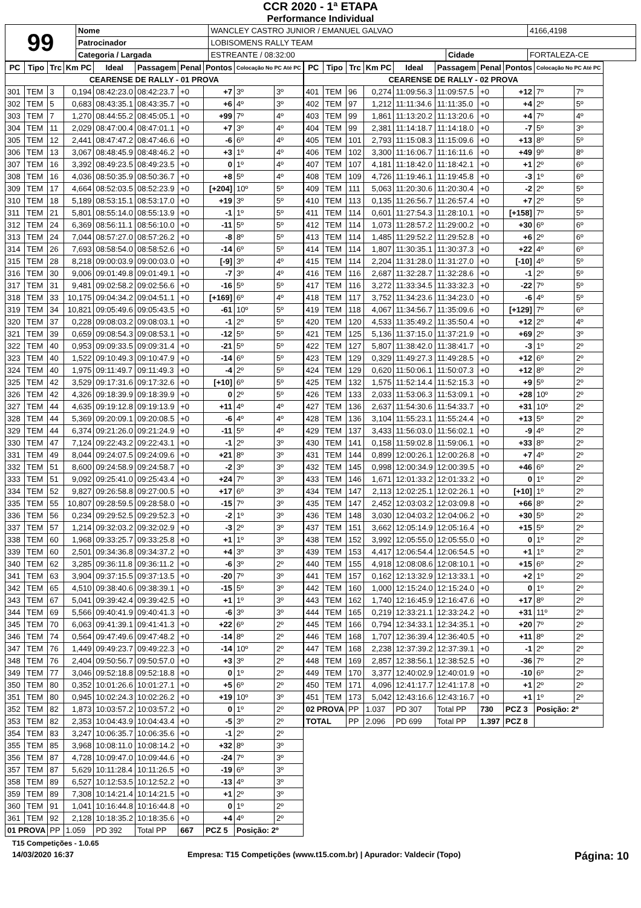CCR 2020 - 1ª ETAPA
Performance Individual
| 99 | Nome | WANCLEY CASTRO JUNIOR / EMANUEL GALVAO | | | 4166,4198 |
| | Patrocinador | LOBISOMENS RALLY TEAM | | | |
| | Categoria / Largada | ESTREANTE / 08:32:00 | Cidade | FORTALEZA-CE | |
| PC | Tipo | Trc | Km PC | Ideal | Passagem | Penal | Pontos | Colocação No PC Até PC | |
| --- | --- | --- | --- | --- | --- | --- | --- | --- | --- |
| CEARENSE DE RALLY - 01 PROVA | | | | | | | | | |
| 301 | TEM | 3 | 0,194 | 08:42:23.0 | 08:42:23.7 | +0 | +7 | 3º | 3º |
| 302 | TEM | 5 | 0,683 | 08:43:35.1 | 08:43:35.7 | +0 | +6 | 4º | 3º |
| 303 | TEM | 7 | 1,270 | 08:44:55.2 | 08:45:05.1 | +0 | +99 | 7º | 4º |
| 304 | TEM | 11 | 2,029 | 08:47:00.4 | 08:47:01.1 | +0 | +7 | 3º | 4º |
| 305 | TEM | 12 | 2,441 | 08:47:47.2 | 08:47:46.6 | +0 | -6 | 6º | 4º |
| 306 | TEM | 13 | 3,067 | 08:48:45.9 | 08:48:46.2 | +0 | +3 | 1º | 4º |
| 307 | TEM | 16 | 3,392 | 08:49:23.5 | 08:49:23.5 | +0 | 0 | 1º | 4º |
| 308 | TEM | 16 | 4,036 | 08:50:35.9 | 08:50:36.7 | +0 | +8 | 5º | 4º |
| 309 | TEM | 17 | 4,664 | 08:52:03.5 | 08:52:23.9 | +0 | [+204] | 10º | 5º |
| 310 | TEM | 18 | 5,189 | 08:53:15.1 | 08:53:17.0 | +0 | +19 | 3º | 5º |
| 311 | TEM | 21 | 5,801 | 08:55:14.0 | 08:55:13.9 | +0 | -1 | 1º | 5º |
| 312 | TEM | 24 | 6,369 | 08:56:11.1 | 08:56:10.0 | +0 | -11 | 5º | 5º |
| 313 | TEM | 24 | 7,044 | 08:57:27.0 | 08:57:26.2 | +0 | -8 | 8º | 5º |
| 314 | TEM | 26 | 7,693 | 08:58:54.0 | 08:58:52.6 | +0 | -14 | 6º | 5º |
| 315 | TEM | 28 | 8,218 | 09:00:03.9 | 09:00:03.0 | +0 | [-9] | 3º | 4º |
| 316 | TEM | 30 | 9,006 | 09:01:49.8 | 09:01:49.1 | +0 | -7 | 3º | 4º |
| 317 | TEM | 31 | 9,481 | 09:02:58.2 | 09:02:56.6 | +0 | -16 | 5º | 5º |
| 318 | TEM | 33 | 10,175 | 09:04:34.2 | 09:04:51.1 | +0 | [+169] | 6º | 4º |
| 319 | TEM | 34 | 10,821 | 09:05:49.6 | 09:05:43.5 | +0 | -61 | 10º | 5º |
| 320 | TEM | 37 | 0,228 | 09:08:03.2 | 09:08:03.1 | +0 | -1 | 2º | 5º |
| 321 | TEM | 39 | 0,659 | 09:08:54.3 | 09:08:53.1 | +0 | -12 | 5º | 5º |
| 322 | TEM | 40 | 0,953 | 09:09:33.5 | 09:09:31.4 | +0 | -21 | 5º | 5º |
| 323 | TEM | 40 | 1,522 | 09:10:49.3 | 09:10:47.9 | +0 | -14 | 6º | 5º |
| 324 | TEM | 40 | 1,975 | 09:11:49.7 | 09:11:49.3 | +0 | -4 | 2º | 5º |
| 325 | TEM | 42 | 3,529 | 09:17:31.6 | 09:17:32.6 | +0 | [+10] | 6º | 5º |
| 326 | TEM | 42 | 4,326 | 09:18:39.9 | 09:18:39.9 | +0 | 0 | 2º | 5º |
| 327 | TEM | 44 | 4,635 | 09:19:12.8 | 09:19:13.9 | +0 | +11 | 4º | 4º |
| 328 | TEM | 44 | 5,369 | 09:20:09.1 | 09:20:08.5 | +0 | -6 | 4º | 4º |
| 329 | TEM | 44 | 6,374 | 09:21:26.0 | 09:21:24.9 | +0 | -11 | 5º | 4º |
| 330 | TEM | 47 | 7,124 | 09:22:43.2 | 09:22:43.1 | +0 | -1 | 2º | 3º |
| 331 | TEM | 49 | 8,044 | 09:24:07.5 | 09:24:09.6 | +0 | +21 | 8º | 3º |
| 332 | TEM | 51 | 8,600 | 09:24:58.9 | 09:24:58.7 | +0 | -2 | 3º | 3º |
| 333 | TEM | 51 | 9,092 | 09:25:41.0 | 09:25:43.4 | +0 | +24 | 7º | 3º |
| 334 | TEM | 52 | 9,827 | 09:26:58.8 | 09:27:00.5 | +0 | +17 | 6º | 3º |
| 335 | TEM | 55 | 10,807 | 09:28:59.5 | 09:28:58.0 | +0 | -15 | 7º | 3º |
| 336 | TEM | 56 | 0,234 | 09:29:52.5 | 09:29:52.3 | +0 | -2 | 1º | 3º |
| 337 | TEM | 57 | 1,214 | 09:32:03.2 | 09:32:02.9 | +0 | -3 | 2º | 3º |
| 338 | TEM | 60 | 1,968 | 09:33:25.7 | 09:33:25.8 | +0 | +1 | 1º | 3º |
| 339 | TEM | 60 | 2,501 | 09:34:36.8 | 09:34:37.2 | +0 | +4 | 3º | 3º |
| 340 | TEM | 62 | 3,285 | 09:36:11.8 | 09:36:11.2 | +0 | -6 | 3º | 2º |
| 341 | TEM | 63 | 3,904 | 09:37:15.5 | 09:37:13.5 | +0 | -20 | 7º | 3º |
| 342 | TEM | 65 | 4,510 | 09:38:40.6 | 09:38:39.1 | +0 | -15 | 5º | 3º |
| 343 | TEM | 67 | 5,041 | 09:39:42.4 | 09:39:42.5 | +0 | +1 | 1º | 3º |
| 344 | TEM | 69 | 5,566 | 09:40:41.9 | 09:40:41.3 | +0 | -6 | 3º | 3º |
| 345 | TEM | 70 | 6,063 | 09:41:39.1 | 09:41:41.3 | +0 | +22 | 6º | 2º |
| 346 | TEM | 74 | 0,564 | 09:47:49.6 | 09:47:48.2 | +0 | -14 | 8º | 2º |
| 347 | TEM | 76 | 1,449 | 09:49:23.7 | 09:49:22.3 | +0 | -14 | 10º | 2º |
| 348 | TEM | 76 | 2,404 | 09:50:56.7 | 09:50:57.0 | +0 | +3 | 3º | 2º |
| 349 | TEM | 77 | 3,046 | 09:52:18.8 | 09:52:18.8 | +0 | 0 | 1º | 2º |
| 350 | TEM | 80 | 0,352 | 10:01:26.6 | 10:01:27.1 | +0 | +5 | 6º | 2º |
| 351 | TEM | 80 | 0,945 | 10:02:24.3 | 10:02:26.2 | +0 | +19 | 10º | 3º |
| 352 | TEM | 82 | 1,873 | 10:03:57.2 | 10:03:57.2 | +0 | 0 | 1º | 2º |
| 353 | TEM | 82 | 2,353 | 10:04:43.9 | 10:04:43.4 | +0 | -5 | 3º | 2º |
| 354 | TEM | 83 | 3,247 | 10:06:35.7 | 10:06:35.6 | +0 | -1 | 2º | 2º |
| 355 | TEM | 85 | 3,968 | 10:08:11.0 | 10:08:14.2 | +0 | +32 | 8º | 3º |
| 356 | TEM | 87 | 4,728 | 10:09:47.0 | 10:09:44.6 | +0 | -24 | 7º | 3º |
| 357 | TEM | 87 | 5,629 | 10:11:28.4 | 10:11:26.5 | +0 | -19 | 6º | 3º |
| 358 | TEM | 89 | 6,527 | 10:12:53.5 | 10:12:52.2 | +0 | -13 | 4º | 3º |
| 359 | TEM | 89 | 7,308 | 10:14:21.4 | 10:14:21.5 | +0 | +1 | 2º | 3º |
| 360 | TEM | 91 | 1,041 | 10:16:44.8 | 10:16:44.8 | +0 | 0 | 1º | 2º |
| 361 | TEM | 92 | 2,128 | 10:18:35.2 | 10:18:35.6 | +0 | +4 | 4º | 2º |
| 01 PROVA | | PP | 1.059 | PD 392 | Total PP | 667 | PCZ 5 | Posição: 2º | |
| PC | Tipo | Trc | Km PC | Ideal | Passagem | Penal | Pontos | Colocação No PC Até PC | |
| --- | --- | --- | --- | --- | --- | --- | --- | --- | --- |
| CEARENSE DE RALLY - 02 PROVA | | | | | | | | | |
| 401 | TEM | 96 | 0,274 | 11:09:56.3 | 11:09:57.5 | +0 | +12 | 7º | 7º |
| 402 | TEM | 97 | 1,212 | 11:11:34.6 | 11:11:35.0 | +0 | +4 | 2º | 5º |
| 403 | TEM | 99 | 1,861 | 11:13:20.2 | 11:13:20.6 | +0 | +4 | 7º | 4º |
| 404 | TEM | 99 | 2,381 | 11:14:18.7 | 11:14:18.0 | +0 | -7 | 5º | 3º |
| 405 | TEM | 101 | 2,793 | 11:15:08.3 | 11:15:09.6 | +0 | +13 | 8º | 5º |
| 406 | TEM | 102 | 3,300 | 11:16:06.7 | 11:16:11.6 | +0 | +49 | 9º | 8º |
| 407 | TEM | 107 | 4,181 | 11:18:42.0 | 11:18:42.1 | +0 | +1 | 2º | 6º |
| 408 | TEM | 109 | 4,726 | 11:19:46.1 | 11:19:45.8 | +0 | -3 | 1º | 6º |
| 409 | TEM | 111 | 5,063 | 11:20:30.6 | 11:20:30.4 | +0 | -2 | 2º | 5º |
| 410 | TEM | 113 | 0,135 | 11:26:56.7 | 11:26:57.4 | +0 | +7 | 2º | 5º |
| 411 | TEM | 114 | 0,601 | 11:27:54.3 | 11:28:10.1 | +0 | [+158] | 7º | 5º |
| 412 | TEM | 114 | 1,073 | 11:28:57.2 | 11:29:00.2 | +0 | +30 | 6º | 6º |
| 413 | TEM | 114 | 1,485 | 11:29:52.2 | 11:29:52.8 | +0 | +6 | 2º | 6º |
| 414 | TEM | 114 | 1,807 | 11:30:35.1 | 11:30:37.3 | +0 | +22 | 4º | 6º |
| 415 | TEM | 114 | 2,204 | 11:31:28.0 | 11:31:27.0 | +0 | [-10] | 4º | 5º |
| 416 | TEM | 116 | 2,687 | 11:32:28.7 | 11:32:28.6 | +0 | -1 | 2º | 5º |
| 417 | TEM | 116 | 3,272 | 11:33:34.5 | 11:33:32.3 | +0 | -22 | 7º | 5º |
| 418 | TEM | 117 | 3,752 | 11:34:23.6 | 11:34:23.0 | +0 | -6 | 4º | 5º |
| 419 | TEM | 118 | 4,067 | 11:34:56.7 | 11:35:09.6 | +0 | [+129] | 7º | 6º |
| 420 | TEM | 120 | 4,533 | 11:35:49.2 | 11:35:50.4 | +0 | +12 | 2º | 4º |
| 421 | TEM | 125 | 5,136 | 11:37:15.0 | 11:37:21.9 | +0 | +69 | 2º | 3º |
| 422 | TEM | 127 | 5,807 | 11:38:42.0 | 11:38:41.7 | +0 | -3 | 1º | 2º |
| 423 | TEM | 129 | 0,329 | 11:49:27.3 | 11:49:28.5 | +0 | +12 | 6º | 2º |
| 424 | TEM | 129 | 0,620 | 11:50:06.1 | 11:50:07.3 | +0 | +12 | 8º | 2º |
| 425 | TEM | 132 | 1,575 | 11:52:14.4 | 11:52:15.3 | +0 | +9 | 5º | 2º |
| 426 | TEM | 133 | 2,033 | 11:53:06.3 | 11:53:09.1 | +0 | +28 | 10º | 2º |
| 427 | TEM | 136 | 2,637 | 11:54:30.6 | 11:54:33.7 | +0 | +31 | 10º | 2º |
| 428 | TEM | 136 | 3,104 | 11:55:23.1 | 11:55:24.4 | +0 | +13 | 5º | 2º |
| 429 | TEM | 137 | 3,433 | 11:56:03.0 | 11:56:02.1 | +0 | -9 | 4º | 2º |
| 430 | TEM | 141 | 0,158 | 11:59:02.8 | 11:59:06.1 | +0 | +33 | 8º | 2º |
| 431 | TEM | 144 | 0,899 | 12:00:26.1 | 12:00:26.8 | +0 | +7 | 4º | 2º |
| 432 | TEM | 145 | 0,998 | 12:00:34.9 | 12:00:39.5 | +0 | +46 | 6º | 2º |
| 433 | TEM | 146 | 1,671 | 12:01:33.2 | 12:01:33.2 | +0 | 0 | 1º | 2º |
| 434 | TEM | 147 | 2,113 | 12:02:25.1 | 12:02:26.1 | +0 | [+10] | 1º | 2º |
| 435 | TEM | 147 | 2,452 | 12:03:03.2 | 12:03:09.8 | +0 | +66 | 8º | 2º |
| 436 | TEM | 148 | 3,030 | 12:04:03.2 | 12:04:06.2 | +0 | +30 | 5º | 2º |
| 437 | TEM | 151 | 3,662 | 12:05:14.9 | 12:05:16.4 | +0 | +15 | 5º | 2º |
| 438 | TEM | 152 | 3,992 | 12:05:55.0 | 12:05:55.0 | +0 | 0 | 1º | 2º |
| 439 | TEM | 153 | 4,417 | 12:06:54.4 | 12:06:54.5 | +0 | +1 | 1º | 2º |
| 440 | TEM | 155 | 4,918 | 12:08:08.6 | 12:08:10.1 | +0 | +15 | 6º | 2º |
| 441 | TEM | 157 | 0,162 | 12:13:32.9 | 12:13:33.1 | +0 | +2 | 1º | 2º |
| 442 | TEM | 160 | 1,000 | 12:15:24.0 | 12:15:24.0 | +0 | 0 | 1º | 2º |
| 443 | TEM | 162 | 1,740 | 12:16:45.9 | 12:16:47.6 | +0 | +17 | 8º | 2º |
| 444 | TEM | 165 | 0,219 | 12:33:21.1 | 12:33:24.2 | +0 | +31 | 11º | 2º |
| 445 | TEM | 166 | 0,794 | 12:34:33.1 | 12:34:35.1 | +0 | +20 | 7º | 2º |
| 446 | TEM | 168 | 1,707 | 12:36:39.4 | 12:36:40.5 | +0 | +11 | 8º | 2º |
| 447 | TEM | 168 | 2,238 | 12:37:39.2 | 12:37:39.1 | +0 | -1 | 2º | 2º |
| 448 | TEM | 169 | 2,857 | 12:38:56.1 | 12:38:52.5 | +0 | -36 | 7º | 2º |
| 449 | TEM | 170 | 3,377 | 12:40:02.9 | 12:40:01.9 | +0 | -10 | 6º | 2º |
| 450 | TEM | 171 | 4,096 | 12:41:17.7 | 12:41:17.8 | +0 | +1 | 2º | 2º |
| 451 | TEM | 173 | 5,042 | 12:43:16.6 | 12:43:16.7 | +0 | +1 | 1º | 2º |
| 02 PROVA | | PP | 1.037 | PD 307 | Total PP | 730 | PCZ 3 | Posição: 2º | |
| TOTAL | | PP | 2.096 | PD 699 | Total PP | 1.397 | PCZ 8 | | |
T15 Competições - 1.0.65
14/03/2020 16:37 Empresa: T15 Competições (www.t15.com.br) | Apurador: Valdecir (Topo) Página: 10